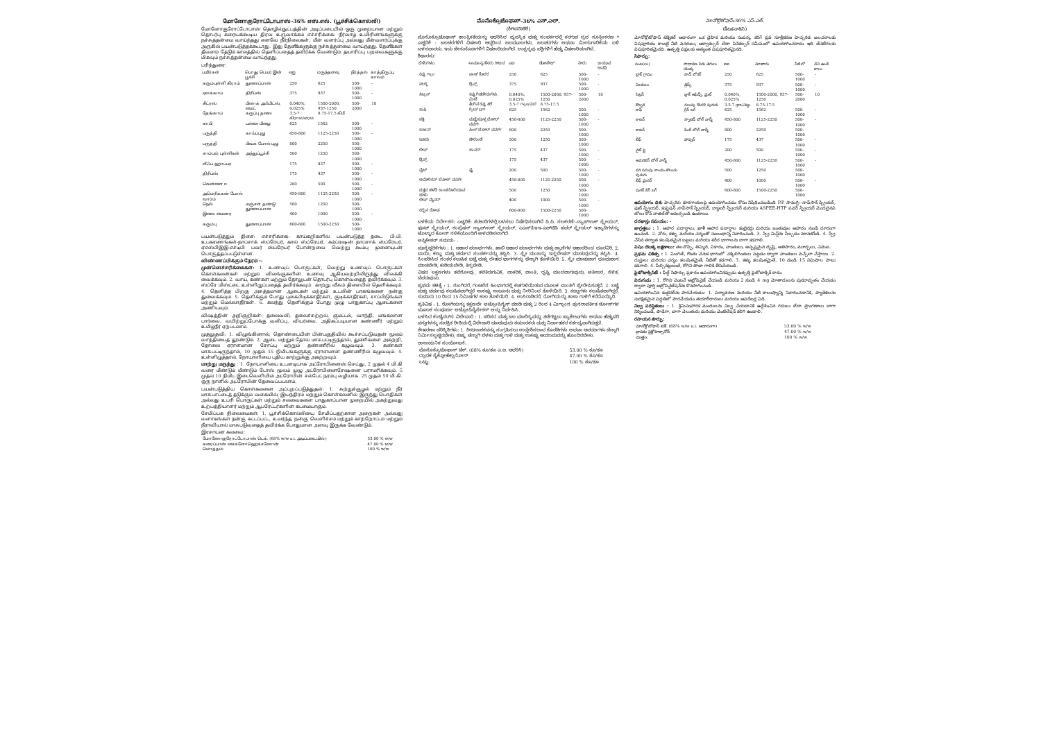மோனோகுரோட்டோபாஸ்-36% எஸ்.எல். (பூச்சிக்கொல்லி)
மோனோகுரோட்டோபாஸ் தொழில்நுட்பத்தின் அடிப்படையில் ஒரு முறையான மற்றும் தொடர்பு கரையக்கூடிய திரவ உருவாக்கம் எச்சரிக்கை: நீர்வாழ் உயிரினங்களுக்கு நச்சுத்தன்மை வாய்ந்தது எனவே நீர்நிலைகள், மீன் வளர்ப்பு அல்லது மீன்வளர்ப்புக்கு அருகில் பயன்படுத்தக்கூடாது. இது தேனீக்களுக்கு நச்சுத்தன்மை வாய்ந்தது. தேனீக்கள் தீவனம் தேடும் காலத்தில் தெளிப்பதைத் தவிர்க்க வேண்டும். தயாரிப்பு பறவைகளுக்கு மிகவும் நச்சுத்தன்மை வாய்ந்தது.
பரிந்துரை:
| பயிர்கள் | பொது பெயர் இன் பூச்சி | எஐ | மருந்தளவு | நீர்த்தல் | காத்திருப்பு காலம் |
| --- | --- | --- | --- | --- | --- |
| கரும்புள்ளி கிராம் | துளைப்பான் | 250 | 625 | 500-1000 | - |
| ஏலக்காய் | திரிப்ஸ் | 375 | 937 | 500-1000 | - |
| சிட்ரஸ் | பிளாக் அஃபிட்ஸ், மைட் | 0.040%, 0.025% | 1500-2000, 937-1250 | 500-2000 | 10 |
| தேங்காய் | கருப்பு தலை | 3.5-7 கிராம்/மரம் | 8.75-17.5 கிமீ | | |
| காபி | பச்சை பிழை | 625 | 1562 | 500-1000 | - |
| பருத்தி | காய்ப்புழு | 450-800 | 1125-2250 | 500-1000 | - |
| பருத்தி | பிங்க் போல் புழு | 800 | 2250 | 500-1000 | |
| சாம்பல் புள்ளிகள் | அந்துப்பூச்சி | 500 | 1250 | 500-1000 | |
| லீஃப் ஹாப்பர் | | 175 | 437 | 500-1000 | - |
| திரிப்ஸ் | | 175 | 437 | 500-1000 | - |
| வெள்ளை ஈ | | 200 | 500 | 500-1000 | - |
| அமெரிக்கன் போல் வார்ம் | | 450-800 | 1125-2250 | 500-1000 | - |
| நெல் | மஞ்சள் தண்டு துளைப்பான் | 500 | 1250 | 500-1000 | |
| இலை மைனர் | | 400 | 1000 | 500-1000 | - |
| கரும்பு | துளைப்பான் | 600-800 | 1500-2250 | 500-1000 | |
பயன்படுத்தும் திசை: எச்சரிக்கை: காய்கறிகளில் பயன்படுத்த தடை. பி.பி. உபகரணங்கள்-நாப்சாக் ஸ்ப்ரேயர், கால் ஸ்ப்ரேயர், கம்ப்ரஷன் நாப்சாக் ஸ்ப்ரேயர், ஏஎஸ்பிஇஇ-எச்டிபி பவர் ஸ்ப்ரேயர் போன்றவை வெற்று கூம்பு முனையுடன் பொருத்தப்பட்டுள்ளன.
விண்ணப்பிக்கும் நேரம் :-
முன்னெச்சரிக்கைகள்: 1. உணவுப் பொருட்கள், வெற்று உணவுப் பொருட்கள் கொள்கலன்கள் மற்றும் விலங்குகளின் உணவு ஆகியவற்றிலிருந்து விலக்கி வைக்கவும். 2. வாய், கண்கள் மற்றும் தோலுடன் தொடர்பு கொள்வதைத் தவிர்க்கவும். 3. ஸ்ப்ரே மிஸ்ட்டை உள்ளிழுப்பதைத் தவிர்க்கவும். காற்று வீசும் திசையில் தெளிக்கவும். 4. தெளித்த பிறகு அசுத்தமான ஆடைகள் மற்றும் உடலின் பாகங்களை நன்கு துவைக்கவும். 5. தெளிக்கும் போது புகைபிடிக்காதீர்கள், குடிக்காதீர்கள், சாப்பிடுங்கள் மற்றும் மெல்லாதீர்கள். 6. கலந்து தெளிக்கும் போது முழு பாதுகாப்பு ஆடைகளை அணியவும்.
விஷத்தின் அறிகுறிகள்: தலைவலி, தலைச்சுற்றல், குமட்டல், வாந்தி, மங்கலான பார்வை, வயிற்றுப்போக்கு வலிப்பு, வியர்வை, அதிகப்படியான கண்ணீர் மற்றும் உமிழ்நீர் ஏற்படலாம்.
முதலுதவி: 1. விழுங்கினால், தொண்டையின் பின்பகுதியில் கூச்சப்படுவதன் மூலம் வாந்தியைத் தூண்டும். 2. ஆடை மற்றும் தோல் மாசுபட்டிருந்தால், துணிகளை அகற்றி, தோலை ஏராளமான சோப்பு மற்றும் தண்ணீரில் கழுவவும். 3. கண்கள் மாசுபட்டிருந்தால், 10 முதல் 15 நிமிடங்களுக்கு ஏராளமான தண்ணீரில் கழுவவும். 4. உள்ளிழுத்தால், நோயாளியை புதிய காற்றுக்கு அகற்றவும்.
மாற்று மருந்து : 1. நோயாளியை உடனடியாக அட்ரோபினைஸ் செய்து, 2 முதல் 4 மி.கி வரை மீண்டும் மீண்டும் டோஸ் மூலம் முழு அட்ரோபினைசேஷனை பராமரிக்கவும். 5 முதல் 10 நிமிட இடைவெளியில் அட்ரோபின் சல்பேட் நரம்பு வழியாக. 25 முதல் 50 மி.கி. ஒரு நாளில் அட்ரோபின் தேவைப்படலாம்.
பயன்படுத்திய கொள்கலனை அப்புறப்படுத்துதல்: 1. சுற்றுச்சூழல் மற்றும் நீர் மாசுபாட்டைத் தடுக்கும் வகையில், இயந்திரம் மற்றும் கொள்கலனில் இருந்து பொதிகள் அல்லது உபரி பொருட்கள் மற்றும் சலவைகளை பாதுகாப்பான முறையில் அகற்றுவது உற்பத்தியாளர் மற்றும் ஆபரேட்டர்களின் கடமையாகும்.
சேமிப்பக நிலைமைகள்: 1. பூச்சிக்கொல்லியை சேமிப்பதற்கான அறைகள் அல்லது வளாகங்கள் நன்கு கட்டப்பட்ட, உலர்ந்த, நன்கு வெளிச்சம் மற்றும் காற்றோட்டம் மற்றும் நீராவியால் மாசுபடுவதைத் தவிர்க்க போதுமான அளவு இருக்க வேண்டும்.
இரசாயன கலவை:
| மோனோகுரோட்டோபாஸ் டெக். (68% w/w a.i. அடிப்படையில்) | 53.00 % w/w |
| கரைப்பான் சைக்ளோஹெக்சனோன் | 47.00 % w/w |
| மொத்தம்: | 100 % w/w |
ಮೊನೊಕ್ರೊಟೊಫಾಸ್-36% ಎಸ್.ಎಲ್.
(ಕೀಟನಾಶಕ)
ಮೊನೊಕ್ರೊಟೊಫಾಸ್ ತಾಂತ್ರಿಕತೆಯನ್ನು ಆಧರಿಸಿದ ವ್ಯವಸ್ಥಿತ ಮತ್ತು ಸಂಪರ್ಕದಲ್ಲಿ ಕರಗುವ ದ್ರವ ಸೂತ್ರೀಕರಣ * ಎಚ್ಚರಿಕೆ : ಜಲಚರಗಳಿಗೆ ವಿಷಕಾರಿ ಆದ್ದರಿಂದ ಜಲಮೂಲಗಳು, ಜಲಚರಗಳು ಅಥವಾ ಮೀನುಗಾರಿಕೆಯ ಬಳಿ ಬಳಸಬಾರದು. ಇದು ಜೇನುನೊಣಗಳಿಗೆ ವಿಷಕಾರಿಯಾಗಿದೆ. ಉತ್ಪನ್ನವು ಪಕ್ಷಿಗಳಿಗೆ ಹೆಚ್ಚು ವಿಷಕಾರಿಯಾಗಿದೆ.
ಶಿಫಾರಸು:
| ಬೆಳೆ(ಗಳು) | ಸಾಮಾನ್ಯ ಹೆಸರು ಕೀಟದ | ಎಐ | ಡೋಸೇಜ್ | ನೀರು | ಕಾಯುವ ಅವಧಿ |
| --- | --- | --- | --- | --- | --- |
| ಕಪ್ಪು ಗ್ರಾಂ | ಪಾಡ್ ಕೊರಕ | 250 | 625 | 500-1000 | - |
| ಏಲಕ್ಕಿ | ಥ್ರಿಪ್ಸ್ | 375 | 937 | 500-1000 | - |
| ಸಿಟ್ರಸ್ | ಕಪ್ಪು ಗಿಡಹೇನುಗಳು, ಮಿಟೆ | 0.040%, 0.025% | 1500-2000, 937-1250 | 500-2000 | 10 |
| | ತೆಂಗಿನ ಕಪ್ಪು ತಲೆ | 3.5-7 ಗ್ರಾಂ/ಮರ | 8.75-17.5 | | |
| ಕಾಫಿ | ಗ್ರೀನ್ ಬಗ್ | 625 | 1562 | 500-1000 | - |
| ಹತ್ತಿ | ಮಚ್ಚೆಯುಳ್ಳ ಬೋಲ್ ವರ್ಮ್ | 450-800 | 1125-2250 | 500-1000 | - |
| ಕಾಟನ್ | ಪಿಂಕ್ ಬೋಲ್ ವರ್ಮ್ | 800 | 2250 | 500-1000 | |
| ಬೂದು | ಜೀರುಂಡೆ | 500 | 1250 | 500-1000 | |
| ಲೀಫ್ | ಹಾಪರ್ | 175 | 437 | 500-1000 | - |
| ಥ್ರಿಪ್ಸ್ | | 175 | 437 | 500-1000 | - |
| ವೈಟ್ | ಫ್ಲೈ | 200 | 500 | 500-1000 | - |
| ಅಮೇರಿಕನ್ ಬೋಲ್ ವರ್ಮ್ | | 450-800 | 1125-2250 | 500-1000 | - |
| ಭತ್ತದ ಹಳದಿ ಕಾಂಡ ಕೊರೆಯುವ ಹುಳು | | 500 | 1250 | 500-1000 | |
| ಲೀಫ್ ಮೈನರ್ | | 400 | 1000 | 500-1000 | - |
| ಕಬ್ಬಿನ ದೋಷ | | 600-800 | 1500-2250 | 500-1000 | |
ಬಳಕೆಯ ನಿರ್ದೇಶನ: ಎಚ್ಚರಿಕೆ: ತರಕಾರಿಗಳಲ್ಲಿ ಬಳಸಲು ನಿಷೇಧಿಸಲಾಗಿದೆ ಪಿ.ಪಿ. ಸಲಕರಣೆ:-ನ್ಯಾಪ್‌ಸಾಕ್ ಸ್ಪ್ರೇಯರ್, ಫೂಟ್ ಸ್ಪ್ರೇಯರ್, ಕಂಪ್ರೆಷನ್ ನ್ಯಾಪ್‌ಸಾಕ್ ಸ್ಪ್ರೇಯರ್, ಎಎಸ್‌ಪಿಇಇ-ಎಚ್‌ಟಿಪಿ ಪವರ್ ಸ್ಪ್ರೇಯರ್ ಇತ್ಯಾದಿಗಳನ್ನು ಟೊಳ್ಳಾದ ಕೋನ್ ನಳಿಕೆಯೊಂದಿಗೆ ಅಳವಡಿಸಲಾಗಿದೆ.
ಅಪ್ಲಿಕೇಶನ್ ಸಮಯ: -
ಮುನ್ನೆಚ್ಚರಿಕೆಗಳು : 1. ಆಹಾರ ಪದಾರ್ಥಗಳು, ಖಾಲಿ ಆಹಾರ ಪದಾರ್ಥಗಳು ಮತ್ತು ಪ್ರಾಣಿಗಳ ಆಹಾರದಿಂದ ದೂರವಿರಿ. 2. ಬಾಯಿ, ಕಣ್ಣು ಮತ್ತು ಚರ್ಮದ ಸಂಪರ್ಕವನ್ನು ತಪ್ಪಿಸಿ. 3. ಸ್ಪ್ರೇ ಮಂಜನ್ನು ಇನ್ಹಲೇಷನ್ ಮಾಡುವುದನ್ನು ತಪ್ಪಿಸಿ. 4. ಸಿಂಪಡಿಸಿದ ನಂತರ ಕಲುಷಿತ ಬಟ್ಟೆ ಮತ್ತು ದೇಹದ ಭಾಗಗಳನ್ನು ಚೆನ್ನಾಗಿ ತೊಳೆಯಿರಿ. 5. ಸ್ಪ್ರೇ ಮಾಡುವಾಗ ಧೂಮಪಾನ ಮಾಡಬೇಡಿ, ಕುಡಿಯಬೇಡಿ, ತಿನ್ನಬೇಡಿ.
ವಿಷದ ಲಕ್ಷಣಗಳು: ತಲೆನೋವು, ತಲೆತಿರುಗುವಿಕೆ, ವಾಕರಿಕೆ, ವಾಂತಿ, ದೃಷ್ಟಿ ಮಂದವಾಗುವುದು, ಅತಿಸಾರ, ಸೆಳೆತ, ಬೆವರುವುದು.
ಪ್ರಥಮ ಚಿಕಿತ್ಸೆ : 1. ನುಂಗಿದರೆ, ಗಂಟಲಿನ ಹಿಂಭಾಗದಲ್ಲಿ ಕಚಗುಳಿಯಿಡುವ ಮೂಲಕ ವಾಂತಿಗೆ ಪ್ರೇರೇಪಿಸುತ್ತದೆ. 2. ಬಟ್ಟೆ ಮತ್ತು ಚರ್ಮವು ಕಲುಷಿತವಾಗಿದ್ದರೆ ಸಾಕಷ್ಟು ಸಾಬೂನು ಮತ್ತು ನೀರಿನಿಂದ ತೊಳೆಯಿರಿ. 3. ಕಣ್ಣುಗಳು ಕಲುಷಿತವಾಗಿದ್ದರೆ, ಸುಮಾರು 10 ರಿಂದ 15 ನಿಮಿಷಗಳ ಕಾಲ ತೊಳೆಯಿರಿ. 4. ಉಸಿರಾಡಿದರೆ, ರೋಗಿಯನ್ನು ತಾಜಾ ಗಾಳಿಗೆ ಕರೆದೊಯ್ಯಿರಿ.
ಪ್ರತಿವಿಷ : 1. ರೋಗಿಯನ್ನು ತಕ್ಷಣವೇ ಅಟ್ರೋಪಿನೈಸ್ ಮಾಡಿ ಮತ್ತು 2 ರಿಂದ 4 ಮಿಗ್ರಾಂನ ಪುನರಾವರ್ತಿತ ಡೋಸ್‌ಗಳ ಮೂಲಕ ಸಂಪೂರ್ಣ ಅಟ್ರೋಪಿನೈಸೇಶನ್ ಅನ್ನು ನಿರ್ವಹಿಸಿ.
ಬಳಸಿದ ಕಂಟೈನರ್‌ನ ವಿಲೇವಾರಿ : 1. ಪರಿಸರ ಮತ್ತು ಜಲ ಮಾಲಿನ್ಯವನ್ನು ತಡೆಗಟ್ಟಲು ಪ್ಯಾಕೇಜುಗಳು ಅಥವಾ ಹೆಚ್ಚುವರಿ ವಸ್ತುಗಳನ್ನು ಸುರಕ್ಷಿತ ರೀತಿಯಲ್ಲಿ ವಿಲೇವಾರಿ ಮಾಡುವುದು ತಯಾರಕರು ಮತ್ತು ನಿರ್ವಾಹಕರ ಕರ್ತವ್ಯವಾಗಿರುತ್ತದೆ.
ಶೇಖರಣಾ ಪರಿಸ್ಥಿತಿಗಳು: 1. ಕೀಟನಾಶಕವನ್ನು ಸಂಗ್ರಹಿಸಲು ಉದ್ದೇಶಿಸಲಾದ ಕೊಠಡಿಗಳು ಅಥವಾ ಆವರಣಗಳು ಚೆನ್ನಾಗಿ ನಿರ್ಮಿಸಲ್ಪಟ್ಟಿರಬೇಕು, ಶುಷ್ಕ, ಚೆನ್ನಾಗಿ ಬೆಳಕು ಮತ್ತು ಗಾಳಿ ಮತ್ತು ಸಾಕಷ್ಟು ಆಯಾಮವನ್ನು ಹೊಂದಿರಬೇಕು.
ರಾಸಾಯನಿಕ ಸಂಯೋಜನೆ:
| ಮೊನೊಕ್ರೊಟೊಫಾಸ್ ಟೆಕ್. (68% ತೂ/ತೂ ಎ.ಐ. ಆಧರಿಸಿ) | 53.00 % ತೂ/ತೂ |
| ದ್ರಾವಕ ಸೈಕ್ಲೋಹೆಕ್ಸಾನೋನ್ | 47.00 % ತೂ/ತೂ |
| ಒಟ್ಟು: | 100 % ತೂ/ತೂ |
మోనోక్రోటోఫాస్-36% ఎస్.ఎల్.
(కీటకనాశిని)
మోనోక్రోటోఫాస్ టెక్నికల్ ఆధారంగా ఒక దైహిక మరియు సంపర్క కరిగే ద్రవ సూత్రీకరణ హెచ్చరిక: జలచరాలకు విషపూరితం కాబట్టి నీటి వనరులు, ఆక్వాకల్చర్ లేదా పిసికల్చర్ సమీపంలో ఉపయోగించరాదు. ఇది తేనెటీగలకు విషపూరితమైనది. ఉత్పత్తి పక్షులకు అత్యంత విషపూరితమైనది.
సిఫార్సు:
| పంట(లు) | సాధారణ పేరు తెగులు యొక్క | ఐఐ | మోతాదు | నీటి లో | వేచి ఉండే కాలం |
| --- | --- | --- | --- | --- | --- |
| బ్లాక్ గ్రాము | పాడ్ బోరర్ | 250 | 625 | 500-1000 | - |
| ఏలకులు | త్రిప్స్ | 375 | 937 | 500-1000 | - |
| సిట్రస్ | బ్లాక్ అఫిడ్స్, మైట్ | 0.040%, 0.025% | 1500-2000, 937-1250 | 500-2000 | 10 |
| కొబ్బరి | నలుపు గొంగళి పురుగు | 3.5-7 gm/చెట్టు | 8.75-17.5 | | |
| కాఫీ | గ్రీన్ బగ్ | 625 | 1562 | 500-1000 | - |
| కాటన్ | స్పాటెడ్ బోల్ వార్మ్ | 450-800 | 1125-2250 | 500-1000 | - |
| కాటన్ | పింక్ బోల్ వార్మ్ | 800 | 2250 | 500-1000 | |
| లీఫ్ | హాప్పర్ | 175 | 437 | 500-1000 | - |
| వైట్ ఫ్లై | | 200 | 500 | 500-1000 | - |
| అమెరికన్ బోల్ వార్మ్ | | 450-800 | 1125-2250 | 500-1000 | - |
| వరి పసుపు కాండం తొలుచు పురుగు | | 500 | 1250 | 500-1000 | |
| లీఫ్ మైనర్ | | 400 | 1000 | 500-1000 | - |
| షుగర్ కేన్ బగ్ | | 600-800 | 1500-2250 | 500-1000 | |
ఉపయోగం దిశ: హెచ్చరిక: కూరగాయలపై ఉపయోగించడం కోసం నిషేధించబడింది P.P. సామగ్రి:-నాప్‌సాక్ స్ప్రేయర్, ఫుట్ స్ప్రేయర్, కంప్రెషన్ నాప్‌సాక్ స్ప్రేయర్, బ్యాటరీ స్ప్రేయర్ మరియు ASPEE-HTP పవర్ స్ప్రేయర్ మొదలైనవి బోలు కోన్ నాజిల్‌తో అమర్చబడి ఉంటాయి.
దరఖాస్తు సమయం: -
జాగ్రత్తలు : 1. ఆహార పదార్థాలు, ఖాళీ ఆహార పదార్థాల కంటైనర్లు మరియు జంతువుల ఆహారం నుండి దూరంగా ఉంచండి. 2. నోరు, కళ్ళు మరియు చర్మంతో సంబంధాన్ని నివారించండి. 3. స్ప్రే మిస్ట్‌ను పీల్చడం మానుకోండి. 4. స్ప్రే చేసిన తర్వాత కలుషితమైన బట్టలు మరియు శరీర భాగాలను బాగా కడగాలి.
విషం యొక్క లక్షణాలు: తలనొప్పి, తిమ్మిరి, వికారం, వాంతులు, అస్పష్టమైన దృష్టి, అతిసారం, మూర్ఛలు, చెమట.
ప్రథమ చికిత్స : 1. మింగితే, గొంతు వెనుక భాగంలో చక్కిలిగింతలు పెట్టడం ద్వారా వాంతులు వచ్చేలా చేస్తాయి. 2. దుస్తులు మరియు చర్మం కలుషితమైతే, నీటితో కడగాలి. 3. కళ్ళు కలుషితమైతే, 10 నుండి 15 నిమిషాల పాటు కడగాలి. 4. పీల్చినట్లయితే, రోగిని తాజా గాలికి తీసివేయండి.
ఫైటోటాక్సిసిటీ : ఫీల్డ్ సిఫార్సు ప్రకారం ఉపయోగించినప్పుడు ఉత్పత్తి ఫైటోటాక్సిక్ కాదు.
విరుగుడు : 1. రోగిని వెంటనే అట్రోపినైజ్ చేయండి మరియు 2 నుండి 4 mg మోతాదులను పునరావృతం చేయడం ద్వారా పూర్తి అట్రోపినైజేషన్‌ను కొనసాగించండి.
ఉపయోగించిన కంటైనర్‌ను పారవేయడం: 1. పర్యావరణ మరియు నీటి కాలుష్యాన్ని నివారించడానికి, ప్యాకేజీలను సురక్షితమైన పద్ధతిలో పారవేయడం తయారీదారులు మరియు ఆపరేటర్ల విధి.
నిల్వ పరిస్థితులు : 1. క్రిమిసంహారక మందులను నిల్వ చేయడానికి ఉద్దేశించిన గదులు లేదా ప్రాంగణాలు బాగా నిర్మించబడి, పొడిగా, బాగా వెలుతురు మరియు వెంటిలేషన్ కలిగి ఉండాలి.
రసాయన కూర్పు:
| మోనోక్రోటోఫాస్ టెక్. (68% w/w a.i. ఆధారంగా) | 53.00 % w/w |
| ద్రావకం సైక్లోహెక్సానోన్ | 47.00 % w/w |
| మొత్తం: | 100 % w/w |